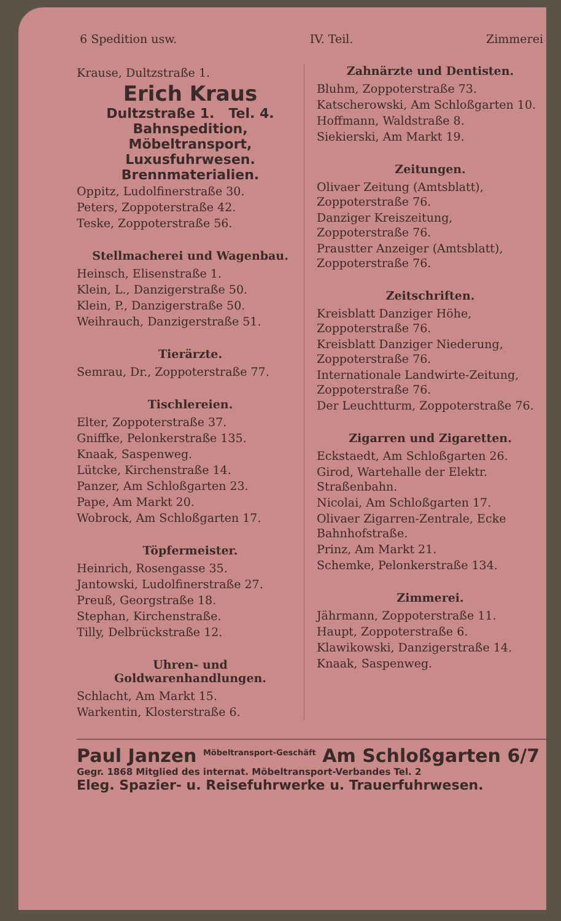6 Spedition usw. IV. Teil. Zimmerei
Krause, Dultzstraße 1.
Erich Kraus
Dultzstraße 1. Tel. 4.
Bahnspedition, Möbeltransport, Luxusfuhrwesen. Brennmaterialien.
Oppitz, Ludolfinerstraße 30.
Peters, Zoppoterstraße 42.
Teske, Zoppoterstraße 56.
Stellmacherei und Wagenbau.
Heinsch, Elisenstraße 1.
Klein, L., Danzigerstraße 50.
Klein, P., Danzigerstraße 50.
Weihrauch, Danzigerstraße 51.
Tierärzte.
Semrau, Dr., Zoppoterstraße 77.
Tischlereien.
Elter, Zoppoterstraße 37.
Gniffke, Pelonkerstraße 135.
Knaak, Saspenweg.
Lütcke, Kirchenstraße 14.
Panzer, Am Schloßgarten 23.
Pape, Am Markt 20.
Wobrock, Am Schloßgarten 17.
Töpfermeister.
Heinrich, Rosengasse 35.
Jantowski, Ludolfinerstraße 27.
Preuß, Georgstraße 18.
Stephan, Kirchenstraße.
Tilly, Delbrückstraße 12.
Uhren- und Goldwarenhandlungen.
Schlacht, Am Markt 15.
Warkentin, Klosterstraße 6.
Zahnärzte und Dentisten.
Bluhm, Zoppoterstraße 73.
Katscherowski, Am Schloßgarten 10.
Hoffmann, Waldstraße 8.
Siekierski, Am Markt 19.
Zeitungen.
Olivaer Zeitung (Amtsblatt), Zoppoterstraße 76.
Danziger Kreiszeitung, Zoppoterstraße 76.
Praustter Anzeiger (Amtsblatt), Zoppoterstraße 76.
Zeitschriften.
Kreisblatt Danziger Höhe, Zoppoterstraße 76.
Kreisblatt Danziger Niederung, Zoppoterstraße 76.
Internationale Landwirte-Zeitung, Zoppoterstraße 76.
Der Leuchtturm, Zoppoterstraße 76.
Zigarren und Zigaretten.
Eckstaedt, Am Schloßgarten 26.
Girod, Wartehalle der Elektr. Straßenbahn.
Nicolai, Am Schloßgarten 17.
Olivaer Zigarren-Zentrale, Ecke Bahnhofstraße.
Prinz, Am Markt 21.
Schemke, Pelonkerstraße 134.
Zimmerei.
Jährmann, Zoppoterstraße 11.
Haupt, Zoppoterstraße 6.
Klawikowski, Danzigerstraße 14.
Knaak, Saspenweg.
Paul Janzen <sup>Möbeltransport-Geschäft</sup> Am Schloßgarten 6/7
Gegr. 1868 Mitglied des internat. Möbeltransport-Verbandes Tel. 2
Eleg. Spazier- u. Reisefuhrwerke u. Trauerfuhrwesen.